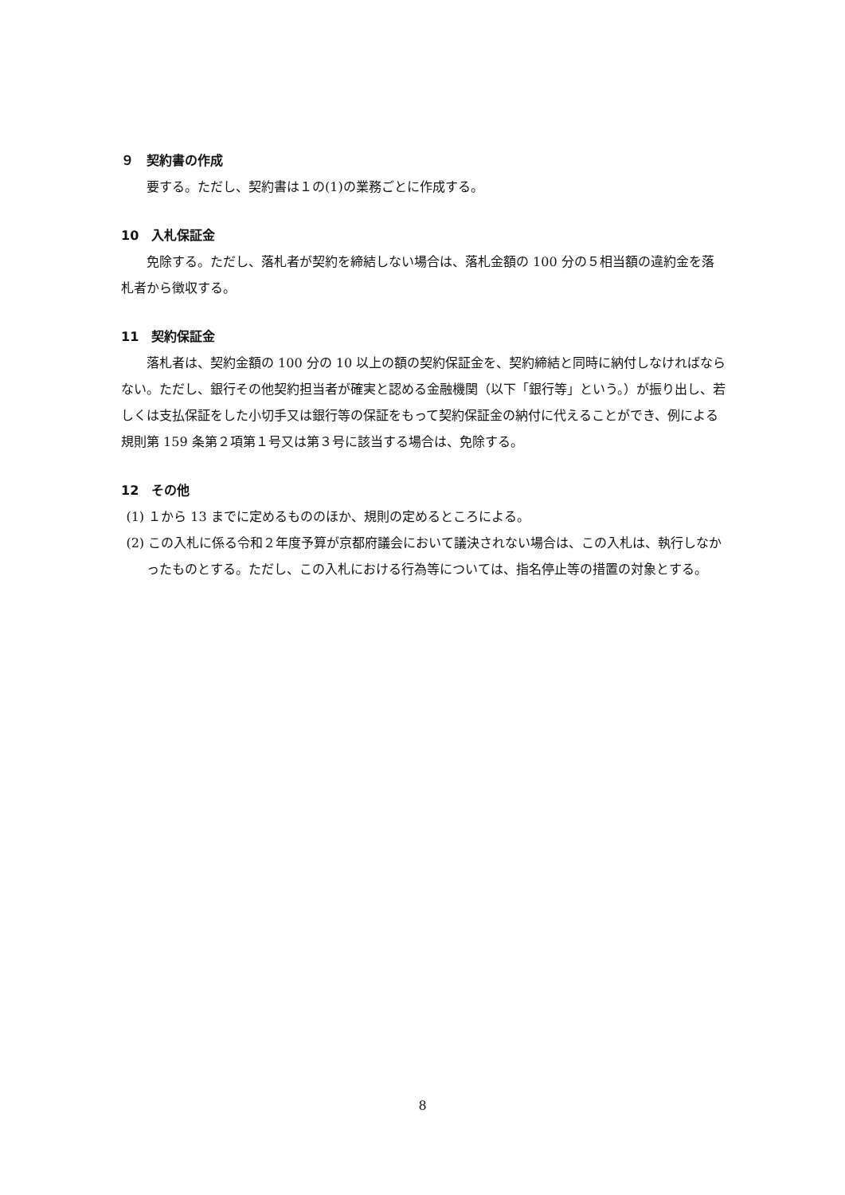９　契約書の作成
　要する。ただし、契約書は１の(1)の業務ごとに作成する。
10　入札保証金
　免除する。ただし、落札者が契約を締結しない場合は、落札金額の 100 分の５相当額の違約金を落札者から徴収する。
11　契約保証金
　落札者は、契約金額の 100 分の 10 以上の額の契約保証金を、契約締結と同時に納付しなければならない。ただし、銀行その他契約担当者が確実と認める金融機関（以下「銀行等」という。）が振り出し、若しくは支払保証をした小切手又は銀行等の保証をもって契約保証金の納付に代えることができ、例による規則第 159 条第２項第１号又は第３号に該当する場合は、免除する。
12　その他
(1) １から 13 までに定めるもののほか、規則の定めるところによる。
(2) この入札に係る令和２年度予算が京都府議会において議決されない場合は、この入札は、執行しなかったものとする。ただし、この入札における行為等については、指名停止等の措置の対象とする。
8